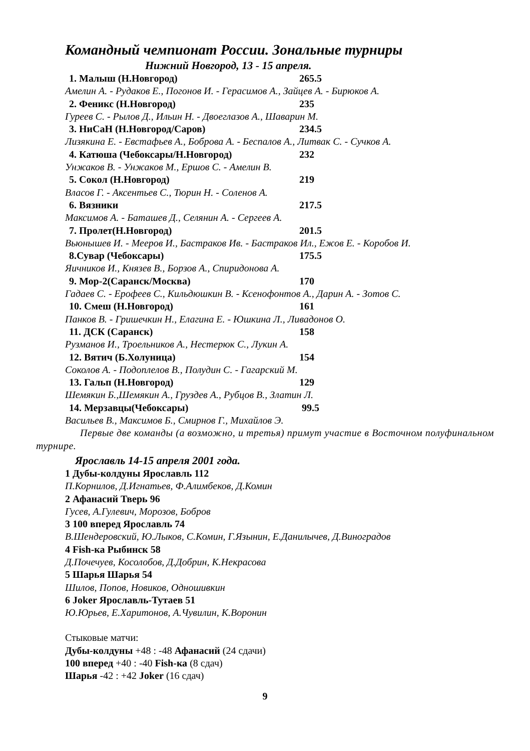Командный чемпионат России. Зональные турниры
Нижний Новгород, 13 - 15 апреля.
1. Малыш (Н.Новгород) 265.5
Амелин А. - Рудаков Е., Погонов И. - Герасимов А., Зайцев А. - Бирюков А.
2. Феникс (Н.Новгород) 235
Гуреев С. - Рылов Д., Ильин Н. - Двоеглазов А., Шаварин М.
3. НиСаН (Н.Новгород/Саров) 234.5
Лизякина Е. - Евстафьев А., Боброва А. - Беспалов А., Литвак С. - Сучков А.
4. Катюша (Чебоксары/Н.Новгород) 232
Унжаков В. - Унжаков М., Ершов С. - Амелин В.
5. Сокол (Н.Новгород) 219
Власов Г. - Аксентьев С., Тюрин Н. - Соленов А.
6. Вязники 217.5
Максимов А. - Баташев Д., Селянин А. - Сергеев А.
7. Пролет(Н.Новгород) 201.5
Вьюнышев И. - Мееров И., Бастраков Ив. - Бастраков Ил., Ежов Е. - Коробов И.
8.Сувар (Чебоксары) 175.5
Яичников И., Князев В., Борзов А., Спиридонова А.
9. Мор-2(Саранск/Москва) 170
Гадаев С. - Ерофеев С., Кильдюшкин В. - Ксенофонтов А., Дарин А. - Зотов С.
10. Смеш (Н.Новгород) 161
Панков В. - Гришечкин Н., Елагина Е. - Юшкина Л., Ливадонов О.
11. ДСК (Саранск) 158
Рузманов И., Троельников А., Нестерюк С., Лукин А.
12. Вятич (Б.Холуница) 154
Соколов А. - Подоплелов В., Полудин С. - Гагарский М.
13. Гальп (Н.Новгород) 129
Шемякин Б.,Шемякин А., Груздев А., Рубцов В., Златин Л.
14. Мерзавцы(Чебоксары) 99.5
Васильев В., Максимов Б., Смирнов Г., Михайлов Э.
Первые две команды (а возможно, и третья) примут участие в Восточном полуфинальном турнире.
Ярославль 14-15 апреля 2001 года.
1 Дубы-колдуны Ярославль 112
П.Корнилов, Д.Игнатьев, Ф.Алимбеков, Д.Комин
2 Афанасий Тверь 96
Гусев, А.Гулевич, Морозов, Бобров
3 100 вперед Ярославль 74
В.Шендеровский, Ю.Лыков, С.Комин, Г.Язынин, Е.Данилычев, Д.Виноградов
4 Fish-ка Рыбинск 58
Д.Почечуев, Косолобов, Д.Добрин, К.Некрасова
5 Шарья Шарья 54
Шилов, Попов, Новиков, Одношивкин
6 Joker Ярославль-Тутаев 51
Ю.Юрьев, Е.Харитонов, А.Чувилин, К.Воронин
Стыковые матчи:
Дубы-колдуны +48 : -48 Афанасий (24 сдачи)
100 вперед +40 : -40 Fish-ка (8 сдач)
Шарья -42 : +42 Joker (16 сдач)
9